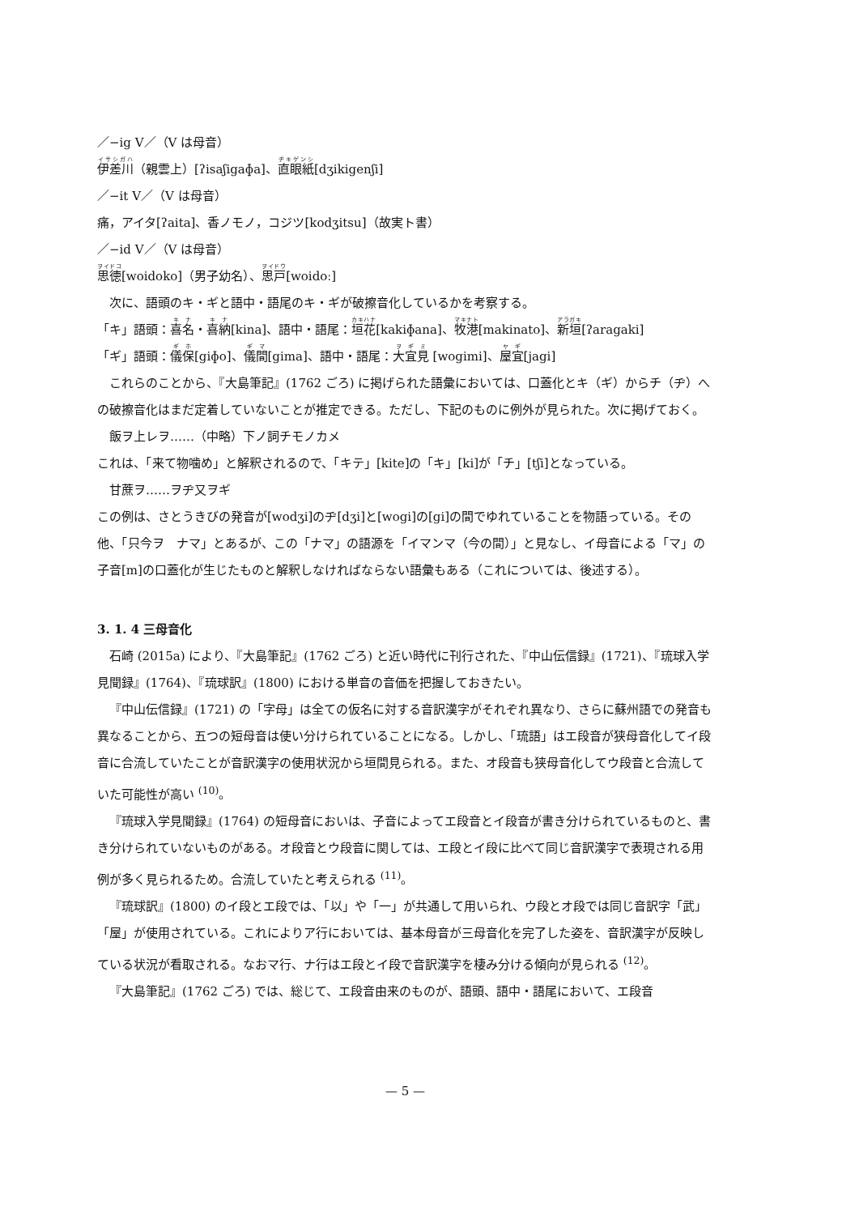／−ig V／（V は母音）
伊差川（親雲上）[ʔisaʃigaɸa]、直眼紙[dʒikigenʃi]
／−it V／（V は母音）
痛，アイタ[ʔaita]、香ノモノ，コジツ[kodʒitsu]（故実ト書）
／−id V／（V は母音）
思徳[woidoko]（男子幼名）、思戸[woidoː]
次に、語頭のキ・ギと語中・語尾のキ・ギが破擦音化しているかを考察する。
「キ」語頭：喜名・喜納[kina]、語中・語尾：垣花[kakiɸana]、牧港[makinato]、新垣[ʔaragaki]
「ギ」語頭：儀保[giɸo]、儀間[gima]、語中・語尾：大宜見 [wogimi]、屋宜[jagi]
これらのことから、『大島筆記』(1762 ごろ) に掲げられた語彙においては、口蓋化とキ（ギ）からチ（ヂ）への破擦音化はまだ定着していないことが推定できる。ただし、下記のものに例外が見られた。次に掲げておく。
飯ヲ上レヲ……（中略）下ノ詞チモノカメ
これは、「来て物噛め」と解釈されるので、「キテ」[kite]の「キ」[ki]が「チ」[tʃi]となっている。
甘蔗ヲ……ヲヂ又ヲギ
この例は、さとうきびの発音が[wodʒi]のヂ[dʒi]と[wogi]の[gi]の間でゆれていることを物語っている。その他、「只今ヲ　ナマ」とあるが、この「ナマ」の語源を「イマンマ（今の間）」と見なし、イ母音による「マ」の子音[m]の口蓋化が生じたものと解釈しなければならない語彙もある（これについては、後述する）。
3. 1. 4 三母音化
石崎 (2015a) により、『大島筆記』(1762 ごろ) と近い時代に刊行された、『中山伝信録』(1721)、『琉球入学見聞録』(1764)、『琉球訳』(1800) における単音の音価を把握しておきたい。
『中山伝信録』(1721) の「字母」は全ての仮名に対する音訳漢字がそれぞれ異なり、さらに蘇州語での発音も異なることから、五つの短母音は使い分けられていることになる。しかし、「琉語」はエ段音が狭母音化してイ段音に合流していたことが音訳漢字の使用状況から垣間見られる。また、オ段音も狭母音化してウ段音と合流していた可能性が高い <sup>(10)</sup>。
『琉球入学見聞録』(1764) の短母音においは、子音によってエ段音とイ段音が書き分けられているものと、書き分けられていないものがある。オ段音とウ段音に関しては、エ段とイ段に比べて同じ音訳漢字で表現される用例が多く見られるため。合流していたと考えられる <sup>(11)</sup>。
『琉球訳』(1800) のイ段とエ段では、「以」や「一」が共通して用いられ、ウ段とオ段では同じ音訳字「武」「屋」が使用されている。これによりア行においては、基本母音が三母音化を完了した姿を、音訳漢字が反映している状況が看取される。なおマ行、ナ行はエ段とイ段で音訳漢字を棲み分ける傾向が見られる <sup>(12)</sup>。
『大島筆記』(1762 ごろ) では、総じて、エ段音由来のものが、語頭、語中・語尾において、エ段音
— 5 —